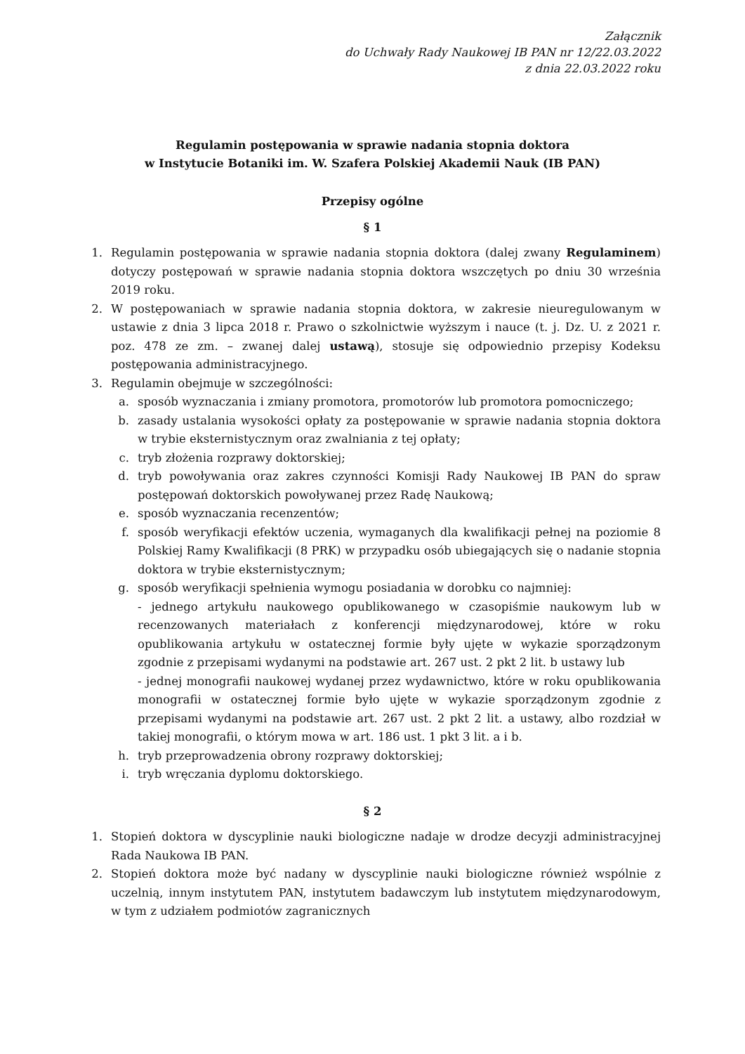Załącznik
do Uchwały Rady Naukowej IB PAN nr 12/22.03.2022
z dnia 22.03.2022 roku
Regulamin postępowania w sprawie nadania stopnia doktora
w Instytucie Botaniki im. W. Szafera Polskiej Akademii Nauk (IB PAN)
Przepisy ogólne
§ 1
1. Regulamin postępowania w sprawie nadania stopnia doktora (dalej zwany Regulaminem) dotyczy postępowań w sprawie nadania stopnia doktora wszczętych po dniu 30 września 2019 roku.
2. W postępowaniach w sprawie nadania stopnia doktora, w zakresie nieuregulowanym w ustawie z dnia 3 lipca 2018 r. Prawo o szkolnictwie wyższym i nauce (t. j. Dz. U. z 2021 r. poz. 478 ze zm. – zwanej dalej ustawą), stosuje się odpowiednio przepisy Kodeksu postępowania administracyjnego.
3. Regulamin obejmuje w szczególności:
a. sposób wyznaczania i zmiany promotora, promotorów lub promotora pomocniczego;
b. zasady ustalania wysokości opłaty za postępowanie w sprawie nadania stopnia doktora w trybie eksternistycznym oraz zwalniania z tej opłaty;
c. tryb złożenia rozprawy doktorskiej;
d. tryb powoływania oraz zakres czynności Komisji Rady Naukowej IB PAN do spraw postępowań doktorskich powoływanej przez Radę Naukową;
e. sposób wyznaczania recenzentów;
f. sposób weryfikacji efektów uczenia, wymaganych dla kwalifikacji pełnej na poziomie 8 Polskiej Ramy Kwalifikacji (8 PRK) w przypadku osób ubiegających się o nadanie stopnia doktora w trybie eksternistycznym;
g. sposób weryfikacji spełnienia wymogu posiadania w dorobku co najmniej:
- jednego artykułu naukowego opublikowanego w czasopiśmie naukowym lub w recenzowanych materiałach z konferencji międzynarodowej, które w roku opublikowania artykułu w ostatecznej formie były ujęte w wykazie sporządzonym zgodnie z przepisami wydanymi na podstawie art. 267 ust. 2 pkt 2 lit. b ustawy lub
- jednej monografii naukowej wydanej przez wydawnictwo, które w roku opublikowania monografii w ostatecznej formie było ujęte w wykazie sporządzonym zgodnie z przepisami wydanymi na podstawie art. 267 ust. 2 pkt 2 lit. a ustawy, albo rozdział w takiej monografii, o którym mowa w art. 186 ust. 1 pkt 3 lit. a i b.
h. tryb przeprowadzenia obrony rozprawy doktorskiej;
i. tryb wręczania dyplomu doktorskiego.
§ 2
1. Stopień doktora w dyscyplinie nauki biologiczne nadaje w drodze decyzji administracyjnej Rada Naukowa IB PAN.
2. Stopień doktora może być nadany w dyscyplinie nauki biologiczne również wspólnie z uczelnią, innym instytutem PAN, instytutem badawczym lub instytutem międzynarodowym, w tym z udziałem podmiotów zagranicznych